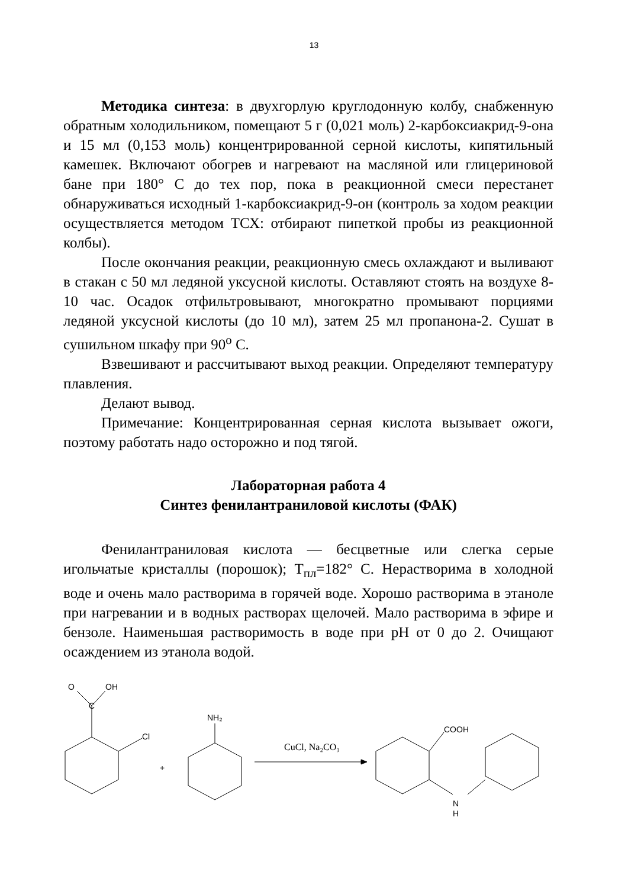13
Методика синтеза: в двухгорлую круглодонную колбу, снабженную обратным холодильником, помещают 5 г (0,021 моль) 2-карбоксиакрид-9-она и 15 мл (0,153 моль) концентрированной серной кислоты, кипятильный камешек. Включают обогрев и нагревают на масляной или глицериновой бане при 180° С до тех пор, пока в реакционной смеси перестанет обнаруживаться исходный 1-карбоксиакрид-9-он (контроль за ходом реакции осуществляется методом ТСХ: отбирают пипеткой пробы из реакционной колбы).
После окончания реакции, реакционную смесь охлаждают и выливают в стакан с 50 мл ледяной уксусной кислоты. Оставляют стоять на воздухе 8-10 час. Осадок отфильтровывают, многократно промывают порциями ледяной уксусной кислоты (до 10 мл), затем 25 мл пропанона-2. Сушат в сушильном шкафу при 90<sup>о</sup> С.
Взвешивают и рассчитывают выход реакции. Определяют температуру плавления.
Делают вывод.
Примечание: Концентрированная серная кислота вызывает ожоги, поэтому работать надо осторожно и под тягой.
Лабораторная работа 4
Синтез фенилантраниловой кислоты (ФАК)
Фенилантраниловая кислота — бесцветные или слегка серые игольчатые кристаллы (порошок); Т<sub>пл</sub>=182° С. Нерастворима в холодной воде и очень мало растворима в горячей воде. Хорошо растворима в этаноле при нагревании и в водных растворах щелочей. Мало растворима в эфире и бензоле. Наименьшая растворимость в воде при pH от 0 до 2. Очищают осаждением из этанола водой.
O
OH
C
Cl
+
NH₂
CuCl, Na₂CO₃
COOH
N
H